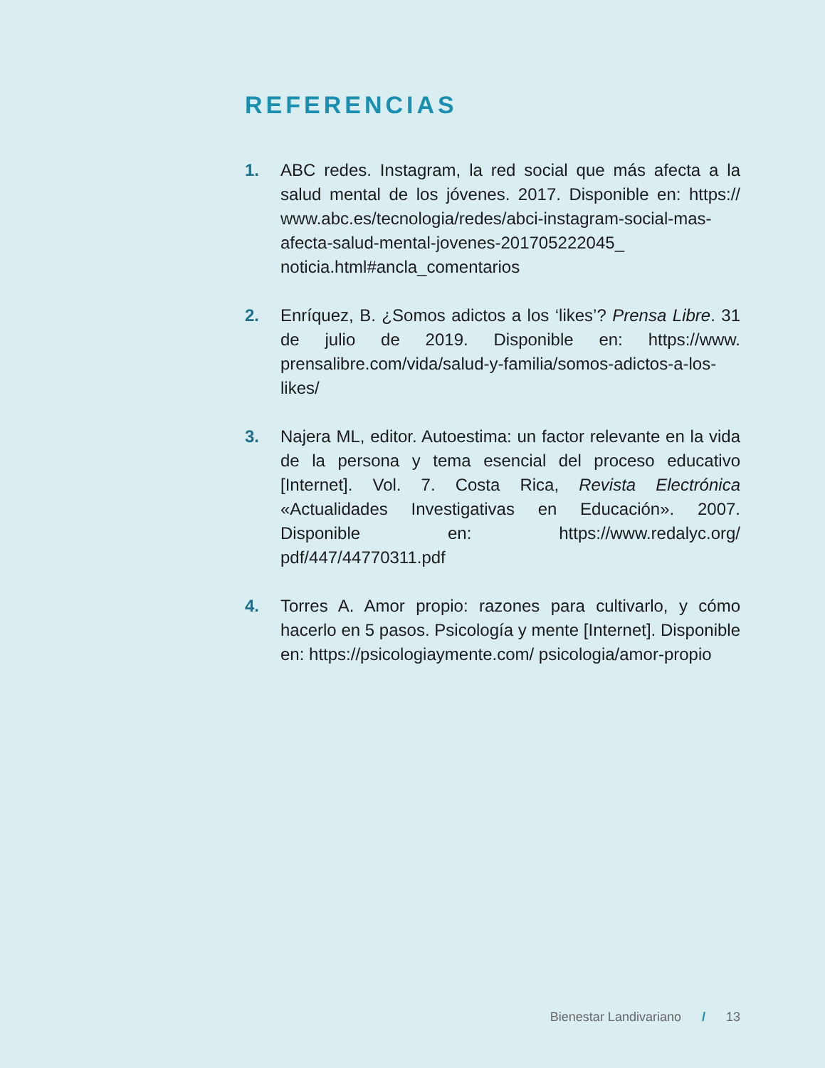REFERENCIAS
1. ABC redes. Instagram, la red social que más afecta a la salud mental de los jóvenes. 2017. Disponible en: https:// www.abc.es/tecnologia/redes/abci-instagram-social-mas-afecta-salud-mental-jovenes-201705222045_ noticia.html#ancla_comentarios
2. Enríquez, B. ¿Somos adictos a los ‘likes’? Prensa Libre. 31 de julio de 2019. Disponible en: https://www. prensalibre.com/vida/salud-y-familia/somos-adictos-a-los-likes/
3. Najera ML, editor. Autoestima: un factor relevante en la vida de la persona y tema esencial del proceso educativo [Internet]. Vol. 7. Costa Rica, Revista Electrónica «Actualidades Investigativas en Educación». 2007. Disponible en: https://www.redalyc.org/ pdf/447/44770311.pdf
4. Torres A. Amor propio: razones para cultivarlo, y cómo hacerlo en 5 pasos. Psicología y mente [Internet]. Disponible en: https://psicologiaymente.com/ psicologia/amor-propio
Bienestar Landivariano / 13